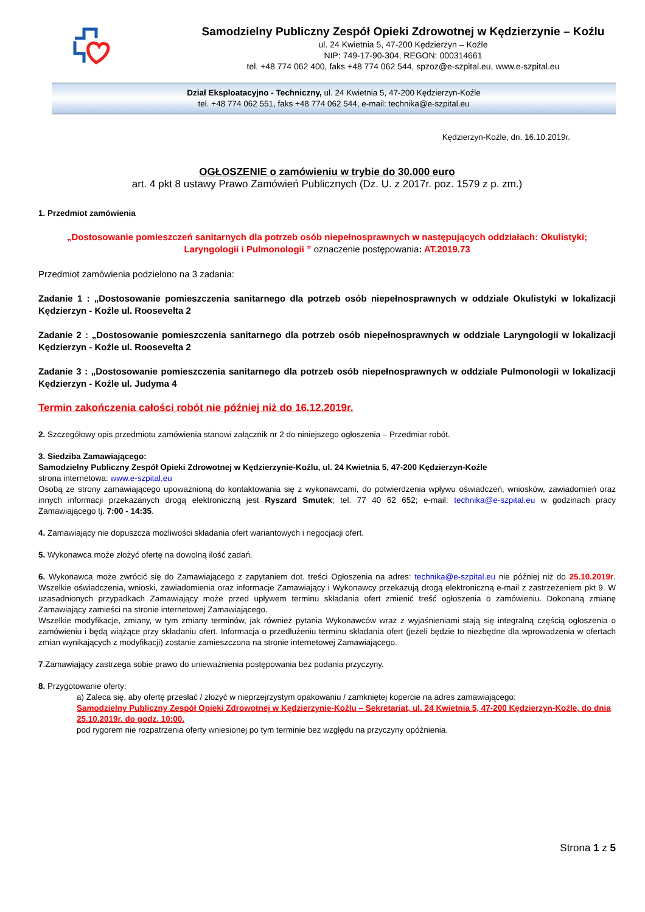Samodzielny Publiczny Zespół Opieki Zdrowotnej w Kędzierzynie – Koźlu
ul. 24 Kwietnia 5, 47-200 Kędzierzyn – Koźle
NIP: 749-17-90-304, REGON: 000314661
tel. +48 774 062 400, faks +48 774 062 544, spzoz@e-szpital.eu, www.e-szpital.eu
Dział Eksploatacyjno - Techniczny, ul. 24 Kwietnia 5, 47-200 Kędzierzyn-Koźle
tel. +48 774 062 551, faks +48 774 062 544, e-mail: technika@e-szpital.eu
Kędzierzyn-Koźle, dn. 16.10.2019r.
OGŁOSZENIE o zamówieniu w trybie do 30.000 euro
art. 4 pkt 8 ustawy Prawo Zamówień Publicznych (Dz. U. z 2017r. poz. 1579 z p. zm.)
1. Przedmiot zamówienia
„Dostosowanie pomieszczeń sanitarnych dla potrzeb osób niepełnosprawnych w następujących oddziałach: Okulistyki; Laryngologii i Pulmonologii ” oznaczenie postępowania: AT.2019.73
Przedmiot zamówienia podzielono na 3 zadania:
Zadanie 1 : „Dostosowanie pomieszczenia sanitarnego dla potrzeb osób niepełnosprawnych w oddziale Okulistyki w lokalizacji Kędzierzyn - Koźle ul. Roosevelta 2
Zadanie 2 : „Dostosowanie pomieszczenia sanitarnego dla potrzeb osób niepełnosprawnych w oddziale Laryngologii w lokalizacji Kędzierzyn - Koźle ul. Roosevelta 2
Zadanie 3 : „Dostosowanie pomieszczenia sanitarnego dla potrzeb osób niepełnosprawnych w oddziale Pulmonologii w lokalizacji Kędzierzyn - Koźle ul. Judyma 4
Termin zakończenia całości robót nie później niż do 16.12.2019r.
2. Szczegółowy opis przedmiotu zamówienia stanowi załącznik nr 2 do niniejszego ogłoszenia – Przedmiar robót.
3. Siedziba Zamawiającego:
Samodzielny Publiczny Zespół Opieki Zdrowotnej w Kędzierzynie-Koźlu, ul. 24 Kwietnia 5, 47-200 Kędzierzyn-Koźle
strona internetowa: www.e-szpital.eu
Osobą ze strony zamawiającego upoważnioną do kontaktowania się z wykonawcami, do potwierdzenia wpływu oświadczeń, wniosków, zawiadomień oraz innych informacji przekazanych drogą elektroniczną jest Ryszard Smutek; tel. 77 40 62 652; e-mail: technika@e-szpital.eu w godzinach pracy Zamawiającego tj. 7:00 - 14:35.
4. Zamawiający nie dopuszcza możliwości składania ofert wariantowych i negocjacji ofert.
5. Wykonawca może złożyć ofertę na dowolną ilość zadań.
6. Wykonawca może zwrócić się do Zamawiającego z zapytaniem dot. treści Ogłoszenia na adres: technika@e-szpital.eu nie później niż do 25.10.2019r. Wszelkie oświadczenia, wnioski, zawiadomienia oraz informacje Zamawiający i Wykonawcy przekazują drogą elektroniczną e-mail z zastrzeżeniem pkt 9. W uzasadnionych przypadkach Zamawiający może przed upływem terminu składania ofert zmienić treść ogłoszenia o zamówieniu. Dokonaną zmianę Zamawiający zamieści na stronie internetowej Zamawiającego.
Wszelkie modyfikacje, zmiany, w tym zmiany terminów, jak również pytania Wykonawców wraz z wyjaśnieniami stają się integralną częścią ogłoszenia o zamówieniu i będą wiążące przy składaniu ofert. Informacja o przedłużeniu terminu składania ofert (jeżeli będzie to niezbędne dla wprowadzenia w ofertach zmian wynikających z modyfikacji) zostanie zamieszczona na stronie internetowej Zamawiającego.
7.Zamawiający zastrzega sobie prawo do unieważnienia postępowania bez podania przyczyny.
8. Przygotowanie oferty:
a) Zaleca się, aby ofertę przesłać / złożyć w nieprzejrzystym opakowaniu / zamkniętej kopercie na adres zamawiającego:
Samodzielny Publiczny Zespół Opieki Zdrowotnej w Kędzierzynie-Koźlu – Sekretariat, ul. 24 Kwietnia 5, 47-200 Kędzierzyn-Koźle, do dnia 25.10.2019r. do godz. 10:00.
pod rygorem nie rozpatrzenia oferty wniesionej po tym terminie bez względu na przyczyny opóźnienia.
Strona 1 z 5